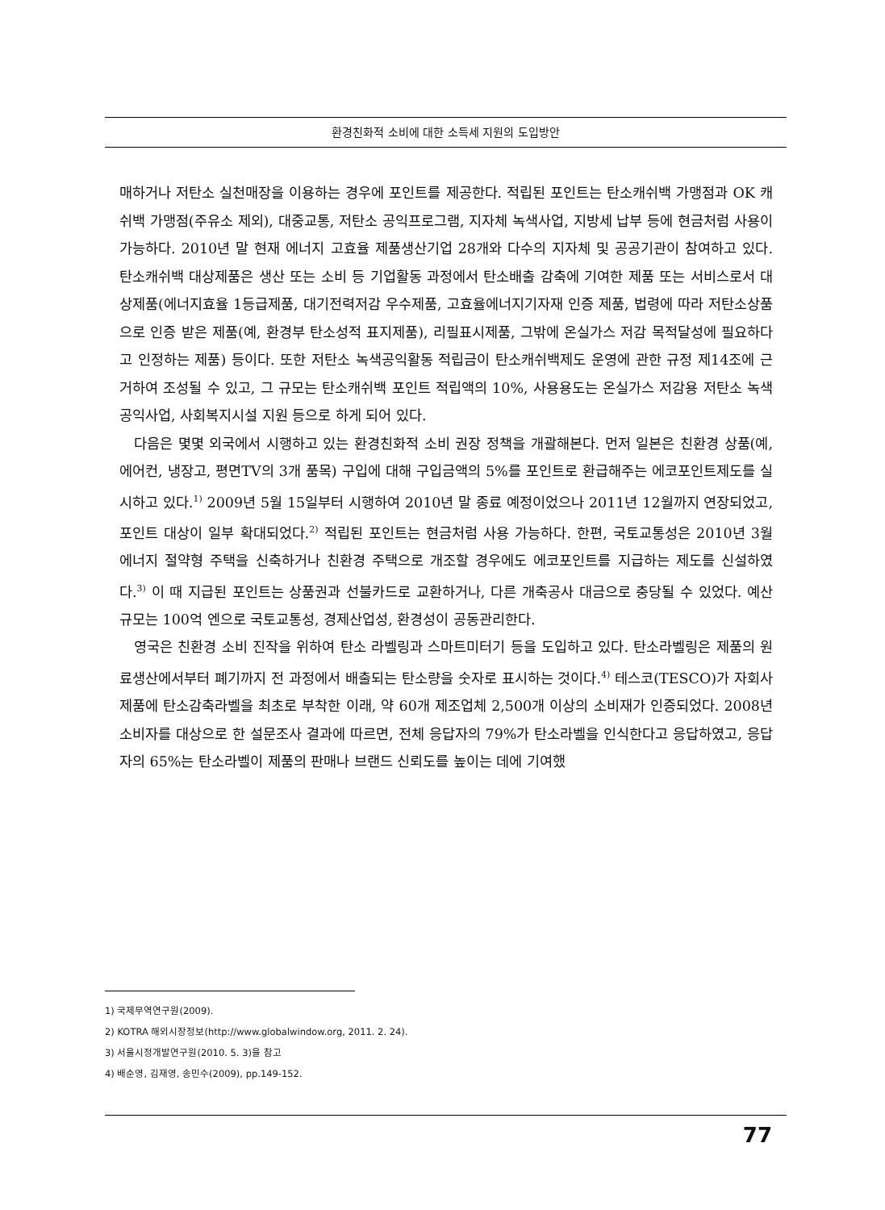환경친화적 소비에 대한 소득세 지원의 도입방안
매하거나 저탄소 실천매장을 이용하는 경우에 포인트를 제공한다. 적립된 포인트는 탄소캐쉬백 가맹점과 OK 캐쉬백 가맹점(주유소 제외), 대중교통, 저탄소 공익프로그램, 지자체 녹색사업, 지방세 납부 등에 현금처럼 사용이 가능하다. 2010년 말 현재 에너지 고효율 제품생산기업 28개와 다수의 지자체 및 공공기관이 참여하고 있다. 탄소캐쉬백 대상제품은 생산 또는 소비 등 기업활동 과정에서 탄소배출 감축에 기여한 제품 또는 서비스로서 대상제품(에너지효율 1등급제품, 대기전력저감 우수제품, 고효율에너지기자재 인증 제품, 법령에 따라 저탄소상품으로 인증 받은 제품(예, 환경부 탄소성적 표지제품), 리필표시제품, 그밖에 온실가스 저감 목적달성에 필요하다고 인정하는 제품) 등이다. 또한 저탄소 녹색공익활동 적립금이 탄소캐쉬백제도 운영에 관한 규정 제14조에 근거하여 조성될 수 있고, 그 규모는 탄소캐쉬백 포인트 적립액의 10%, 사용용도는 온실가스 저감용 저탄소 녹색공익사업, 사회복지시설 지원 등으로 하게 되어 있다.
다음은 몇몇 외국에서 시행하고 있는 환경친화적 소비 권장 정책을 개괄해본다. 먼저 일본은 친환경 상품(예, 에어컨, 냉장고, 평면TV의 3개 품목) 구입에 대해 구입금액의 5%를 포인트로 환급해주는 에코포인트제도를 실시하고 있다.<sup>1)</sup> 2009년 5월 15일부터 시행하여 2010년 말 종료 예정이었으나 2011년 12월까지 연장되었고, 포인트 대상이 일부 확대되었다.<sup>2)</sup> 적립된 포인트는 현금처럼 사용 가능하다. 한편, 국토교통성은 2010년 3월 에너지 절약형 주택을 신축하거나 친환경 주택으로 개조할 경우에도 에코포인트를 지급하는 제도를 신설하였다.<sup>3)</sup> 이 때 지급된 포인트는 상품권과 선불카드로 교환하거나, 다른 개축공사 대금으로 충당될 수 있었다. 예산 규모는 100억 엔으로 국토교통성, 경제산업성, 환경성이 공동관리한다.
영국은 친환경 소비 진작을 위하여 탄소 라벨링과 스마트미터기 등을 도입하고 있다. 탄소라벨링은 제품의 원료생산에서부터 폐기까지 전 과정에서 배출되는 탄소량을 숫자로 표시하는 것이다.<sup>4)</sup> 테스코(TESCO)가 자회사 제품에 탄소감축라벨을 최초로 부착한 이래, 약 60개 제조업체 2,500개 이상의 소비재가 인증되었다. 2008년 소비자를 대상으로 한 설문조사 결과에 따르면, 전체 응답자의 79%가 탄소라벨을 인식한다고 응답하였고, 응답자의 65%는 탄소라벨이 제품의 판매나 브랜드 신뢰도를 높이는 데에 기여했
1) 국제무역연구원(2009).
2) KOTRA 해외시장정보(http://www.globalwindow.org, 2011. 2. 24).
3) 서울시정개발연구원(2010. 5. 3)을 참고
4) 배순영, 김재영, 송민수(2009), pp.149-152.
77